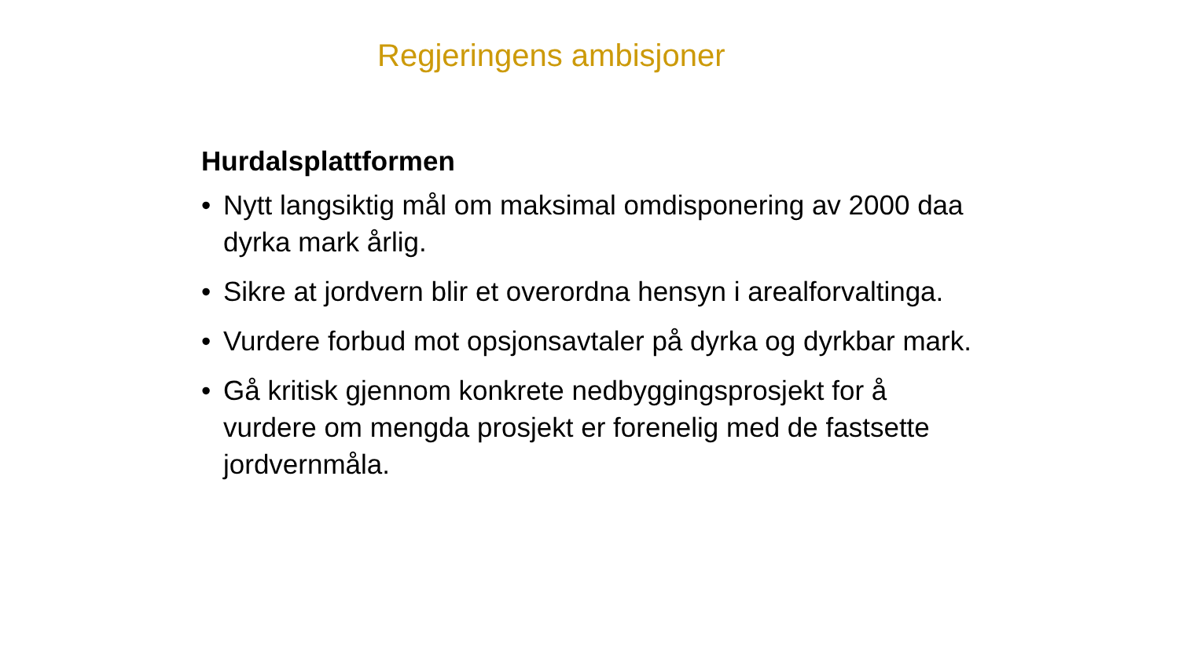Regjeringens ambisjoner
Hurdalsplattformen
• Nytt langsiktig mål om maksimal omdisponering av 2000 daa dyrka mark årlig.
• Sikre at jordvern blir et overordna hensyn i arealforvaltinga.
• Vurdere forbud mot opsjonsavtaler på dyrka og dyrkbar mark.
• Gå kritisk gjennom konkrete nedbyggingsprosjekt for å vurdere om mengda prosjekt er forenelig med de fastsette jordvernmåla.